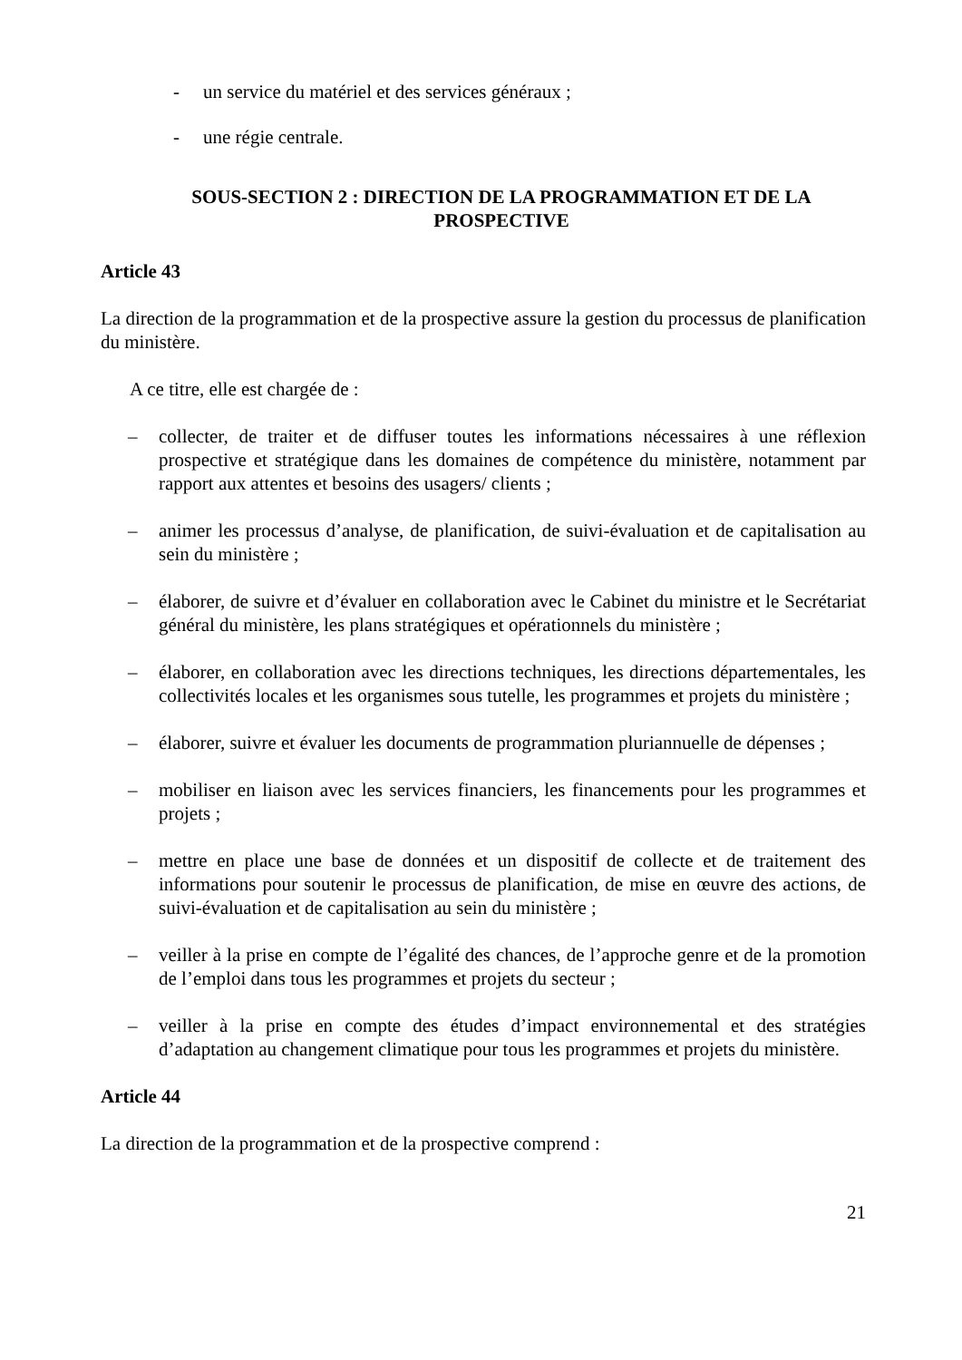- un service du matériel et des services généraux ;
- une régie centrale.
SOUS-SECTION 2 : DIRECTION DE LA PROGRAMMATION ET DE LA
PROSPECTIVE
Article 43
La direction de la programmation et de la prospective assure la gestion du processus de planification du ministère.
A ce titre, elle est chargée de :
– collecter, de traiter et de diffuser toutes les informations nécessaires à une réflexion prospective et stratégique dans les domaines de compétence du ministère, notamment par rapport aux attentes et besoins des usagers/ clients ;
– animer les processus d’analyse, de planification, de suivi-évaluation et de capitalisation au sein du ministère ;
– élaborer, de suivre et d’évaluer en collaboration avec le Cabinet du ministre et le Secrétariat général du ministère, les plans stratégiques et opérationnels du ministère ;
– élaborer, en collaboration avec les directions techniques, les directions départementales, les collectivités locales et les organismes sous tutelle, les programmes et projets du ministère ;
– élaborer, suivre et évaluer les documents de programmation pluriannuelle de dépenses ;
– mobiliser en liaison avec les services financiers, les financements pour les programmes et projets ;
– mettre en place une base de données et un dispositif de collecte et de traitement des informations pour soutenir le processus de planification, de mise en œuvre des actions, de suivi-évaluation et de capitalisation au sein du ministère ;
– veiller à la prise en compte de l’égalité des chances, de l’approche genre et de la promotion de l’emploi dans tous les programmes et projets du secteur ;
– veiller à la prise en compte des études d’impact environnemental et des stratégies d’adaptation au changement climatique pour tous les programmes et projets du ministère.
Article 44
La direction de la programmation et de la prospective comprend :
21